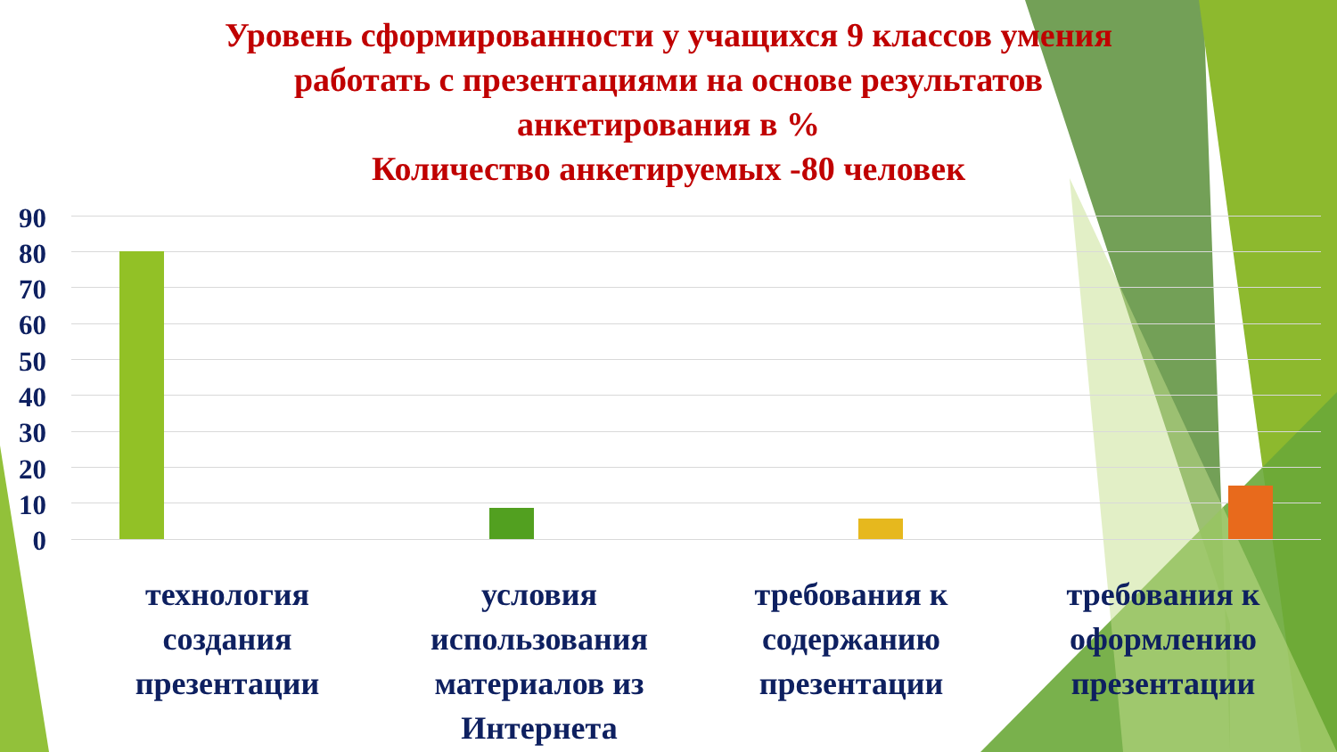Уровень сформированности у учащихся 9 классов умения
работать с презентациями на основе результатов
анкетирования в %
Количество анкетируемых -80 человек
90
80
70
60
50
40
30
20
10
0
технология
создания
презентации
условия
использования
материалов из
Интернета
требования к
содержанию
презентации
требования к
оформлению
презентации